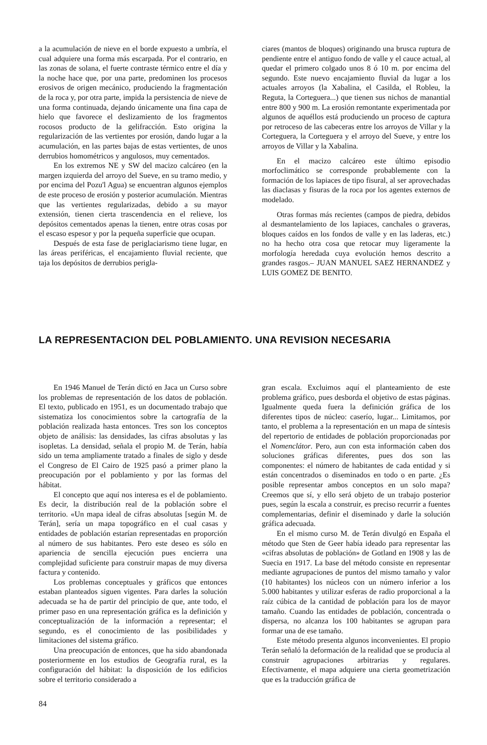a la acumulación de nieve en el borde expuesto a umbría, el cual adquiere una forma más escarpada. Por el contrario, en las zonas de solana, el fuerte contraste térmico entre el día y la noche hace que, por una parte, predominen los procesos erosivos de origen mecánico, produciendo la fragmentación de la roca y, por otra parte, impida la persistencia de nieve de una forma continuada, dejando únicamente una fina capa de hielo que favorece el deslizamiento de los fragmentos rocosos producto de la gelifracción. Esto origina la regularización de las vertientes por erosión, dando lugar a la acumulación, en las partes bajas de estas vertientes, de unos derrubios homométricos y angulosos, muy cementados.
En los extremos NE y SW del macizo calcáreo (en la margen izquierda del arroyo del Sueve, en su tramo medio, y por encima del Pozu'l Agua) se encuentran algunos ejemplos de este proceso de erosión y posterior acumulación. Mientras que las vertientes regularizadas, debido a su mayor extensión, tienen cierta trascendencia en el relieve, los depósitos cementados apenas la tienen, entre otras cosas por el escaso espesor y por la pequeña superficie que ocupan.
Después de esta fase de periglaciarismo tiene lugar, en las áreas periféricas, el encajamiento fluvial reciente, que taja los depósitos de derrubios perigla-
ciares (mantos de bloques) originando una brusca ruptura de pendiente entre el antiguo fondo de valle y el cauce actual, al quedar el primero colgado unos 8 ó 10 m. por encima del segundo. Este nuevo encajamiento fluvial da lugar a los actuales arroyos (la Xabalina, el Casilda, el Robleu, la Reguta, la Corteguera...) que tienen sus nichos de manantial entre 800 y 900 m. La erosión remontante experimentada por algunos de aquéllos está produciendo un proceso de captura por retroceso de las cabeceras entre los arroyos de Villar y la Corteguera, la Corteguera y el arroyo del Sueve, y entre los arroyos de Villar y la Xabalina.
En el macizo calcáreo este último episodio morfoclimático se corresponde probablemente con la formación de los lapiaces de tipo fisural, al ser aprovechadas las diaclasas y fisuras de la roca por los agentes externos de modelado.
Otras formas más recientes (campos de piedra, debidos al desmantelamiento de los lapiaces, canchales o graveras, bloques caídos en los fondos de valle y en las laderas, etc.) no ha hecho otra cosa que retocar muy ligeramente la morfología heredada cuya evolución hemos descrito a grandes rasgos.– JUAN MANUEL SAEZ HERNANDEZ y LUIS GOMEZ DE BENITO.
LA REPRESENTACION DEL POBLAMIENTO. UNA REVISION NECESARIA
En 1946 Manuel de Terán dictó en Jaca un Curso sobre los problemas de representación de los datos de población. El texto, publicado en 1951, es un documentado trabajo que sistematiza los conocimientos sobre la cartografía de la población realizada hasta entonces. Tres son los conceptos objeto de análisis: las densidades, las cifras absolutas y las isopletas. La densidad, señala el propio M. de Terán, había sido un tema ampliamente tratado a finales de siglo y desde el Congreso de El Cairo de 1925 pasó a primer plano la preocupación por el poblamiento y por las formas del hábitat.
El concepto que aquí nos interesa es el de poblamiento. Es decir, la distribución real de la población sobre el territorio. «Un mapa ideal de cifras absolutas [según M. de Terán], sería un mapa topográfico en el cual casas y entidades de población estarían representadas en proporción al número de sus habitantes. Pero este deseo es sólo en apariencia de sencilla ejecución pues encierra una complejidad suficiente para construir mapas de muy diversa factura y contenido.
Los problemas conceptuales y gráficos que entonces estaban planteados siguen vigentes. Para darles la solución adecuada se ha de partir del principio de que, ante todo, el primer paso en una representación gráfica es la definición y conceptualización de la información a representar; el segundo, es el conocimiento de las posibilidades y limitaciones del sistema gráfico.
Una preocupación de entonces, que ha sido abandonada posteriormente en los estudios de Geografía rural, es la configuración del hábitat: la disposición de los edificios sobre el territorio considerado a
gran escala. Excluimos aquí el planteamiento de este problema gráfico, pues desborda el objetivo de estas páginas. Igualmente queda fuera la definición gráfica de los diferentes tipos de núcleo: caserío, lugar... Limitamos, por tanto, el problema a la representación en un mapa de síntesis del repertorio de entidades de población proporcionadas por el Nomenclátor. Pero, aun con esta información caben dos soluciones gráficas diferentes, pues dos son las componentes: el número de habitantes de cada entidad y si están concentrados o diseminados en todo o en parte. ¿Es posible representar ambos conceptos en un solo mapa? Creemos que sí, y ello será objeto de un trabajo posterior pues, según la escala a construir, es preciso recurrir a fuentes complementarias, definir el diseminado y darle la solución gráfica adecuada.
En el mismo curso M. de Terán divulgó en España el método que Sten de Geer había ideado para representar las «cifras absolutas de población» de Gotland en 1908 y las de Suecia en 1917. La base del método consiste en representar mediante agrupaciones de puntos del mismo tamaño y valor (10 habitantes) los núcleos con un número inferior a los 5.000 habitantes y utilizar esferas de radio proporcional a la raíz cúbica de la cantidad de población para los de mayor tamaño. Cuando las entidades de población, concentrada o dispersa, no alcanza los 100 habitantes se agrupan para formar una de ese tamaño.
Este método presenta algunos inconvenientes. El propio Terán señaló la deformación de la realidad que se producía al construir agrupaciones arbitrarias y regulares. Efectivamente, el mapa adquiere una cierta geometrización que es la traducción gráfica de
84